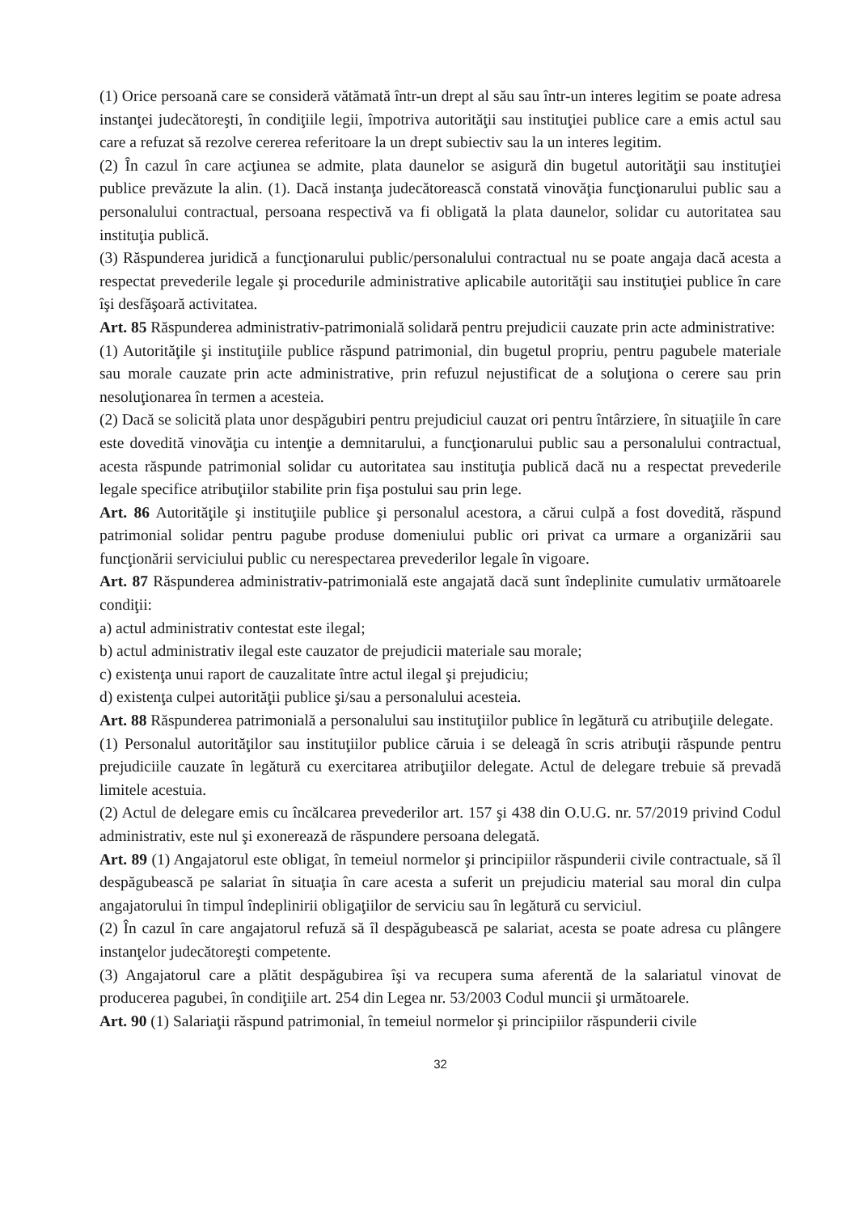(1) Orice persoană care se consideră vătămată într-un drept al său sau într-un interes legitim se poate adresa instanţei judecătoreşti, în condiţiile legii, împotriva autorităţii sau instituţiei publice care a emis actul sau care a refuzat să rezolve cererea referitoare la un drept subiectiv sau la un interes legitim.
(2) În cazul în care acţiunea se admite, plata daunelor se asigură din bugetul autorităţii sau instituţiei publice prevăzute la alin. (1). Dacă instanţa judecătorească constată vinovăţia funcţionarului public sau a personalului contractual, persoana respectivă va fi obligată la plata daunelor, solidar cu autoritatea sau instituţia publică.
(3) Răspunderea juridică a funcţionarului public/personalului contractual nu se poate angaja dacă acesta a respectat prevederile legale şi procedurile administrative aplicabile autorităţii sau instituţiei publice în care îşi desfăşoară activitatea.
Art. 85 Răspunderea administrativ-patrimonială solidară pentru prejudicii cauzate prin acte administrative:
(1) Autorităţile şi instituţiile publice răspund patrimonial, din bugetul propriu, pentru pagubele materiale sau morale cauzate prin acte administrative, prin refuzul nejustificat de a soluţiona o cerere sau prin nesoluţionarea în termen a acesteia.
(2) Dacă se solicită plata unor despăgubiri pentru prejudiciul cauzat ori pentru întârziere, în situaţiile în care este dovedită vinovăţia cu intenţie a demnitarului, a funcţionarului public sau a personalului contractual, acesta răspunde patrimonial solidar cu autoritatea sau instituţia publică dacă nu a respectat prevederile legale specifice atribuţiilor stabilite prin fişa postului sau prin lege.
Art. 86 Autorităţile şi instituţiile publice şi personalul acestora, a cărui culpă a fost dovedită, răspund patrimonial solidar pentru pagube produse domeniului public ori privat ca urmare a organizării sau funcţionării serviciului public cu nerespectarea prevederilor legale în vigoare.
Art. 87 Răspunderea administrativ-patrimonială este angajată dacă sunt îndeplinite cumulativ următoarele condiţii:
a) actul administrativ contestat este ilegal;
b) actul administrativ ilegal este cauzator de prejudicii materiale sau morale;
c) existenţa unui raport de cauzalitate între actul ilegal şi prejudiciu;
d) existenţa culpei autorităţii publice şi/sau a personalului acesteia.
Art. 88 Răspunderea patrimonială a personalului sau instituţiilor publice în legătură cu atribuţiile delegate.
(1) Personalul autorităţilor sau instituţiilor publice căruia i se deleagă în scris atribuţii răspunde pentru prejudiciile cauzate în legătură cu exercitarea atribuţiilor delegate. Actul de delegare trebuie să prevadă limitele acestuia.
(2) Actul de delegare emis cu încălcarea prevederilor art. 157 şi 438 din O.U.G. nr. 57/2019 privind Codul administrativ, este nul şi exonerează de răspundere persoana delegată.
Art. 89 (1) Angajatorul este obligat, în temeiul normelor şi principiilor răspunderii civile contractuale, să îl despăgubească pe salariat în situaţia în care acesta a suferit un prejudiciu material sau moral din culpa angajatorului în timpul îndeplinirii obligaţiilor de serviciu sau în legătură cu serviciul.
(2) În cazul în care angajatorul refuză să îl despăgubească pe salariat, acesta se poate adresa cu plângere instanţelor judecătoreşti competente.
(3) Angajatorul care a plătit despăgubirea îşi va recupera suma aferentă de la salariatul vinovat de producerea pagubei, în condiţiile art. 254 din Legea nr. 53/2003 Codul muncii şi următoarele.
Art. 90 (1) Salariaţii răspund patrimonial, în temeiul normelor şi principiilor răspunderii civile
32